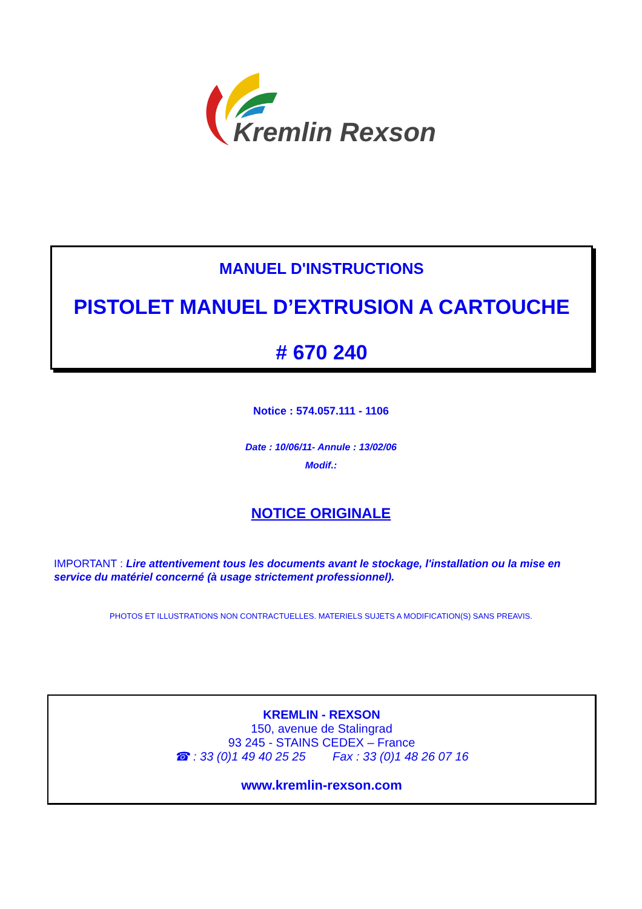Kremlin Rexson
MANUEL D'INSTRUCTIONS
PISTOLET MANUEL D’EXTRUSION A CARTOUCHE
# 670 240
Notice : 574.057.111 - 1106
Date : 10/06/11- Annule : 13/02/06
Modif.:
NOTICE ORIGINALE
IMPORTANT : Lire attentivement tous les documents avant le stockage, l'installation ou la mise en service du matériel concerné (à usage strictement professionnel).
PHOTOS ET ILLUSTRATIONS NON CONTRACTUELLES. MATERIELS SUJETS A MODIFICATION(S) SANS PREAVIS.
KREMLIN - REXSON
150, avenue de Stalingrad
93 245 - STAINS CEDEX – France
☎ : 33 (0)1 49 40 25 25 Fax : 33 (0)1 48 26 07 16
www.kremlin-rexson.com